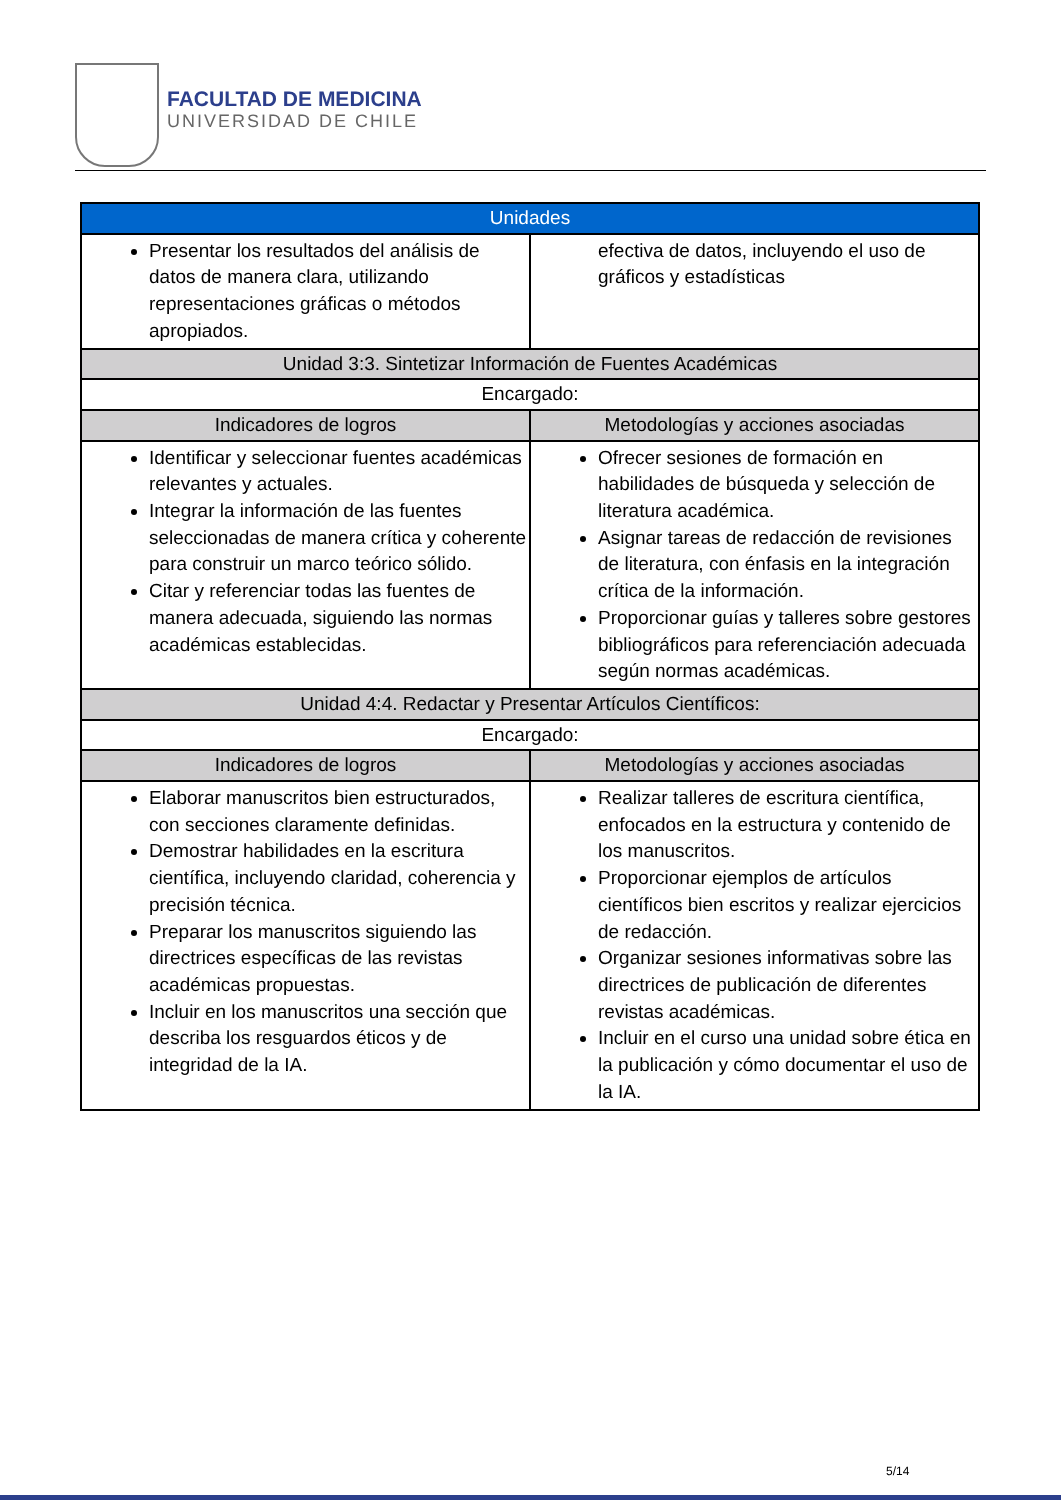FACULTAD DE MEDICINA
UNIVERSIDAD DE CHILE
| Unidades | |
| --- | --- |
| Presentar los resultados del análisis de datos de manera clara, utilizando representaciones gráficas o métodos apropiados. | efectiva de datos, incluyendo el uso de gráficos y estadísticas |
| Unidad 3:3. Sintetizar Información de Fuentes Académicas | |
| Encargado: | |
| Indicadores de logros | Metodologías y acciones asociadas |
| Identificar y seleccionar fuentes académicas relevantes y actuales. Integrar la información de las fuentes seleccionadas de manera crítica y coherente para construir un marco teórico sólido. Citar y referenciar todas las fuentes de manera adecuada, siguiendo las normas académicas establecidas. | Ofrecer sesiones de formación en habilidades de búsqueda y selección de literatura académica. Asignar tareas de redacción de revisiones de literatura, con énfasis en la integración crítica de la información. Proporcionar guías y talleres sobre gestores bibliográficos para referenciación adecuada según normas académicas. |
| Unidad 4:4. Redactar y Presentar Artículos Científicos: | |
| Encargado: | |
| Indicadores de logros | Metodologías y acciones asociadas |
| Elaborar manuscritos bien estructurados, con secciones claramente definidas. Demostrar habilidades en la escritura científica, incluyendo claridad, coherencia y precisión técnica. Preparar los manuscritos siguiendo las directrices específicas de las revistas académicas propuestas. Incluir en los manuscritos una sección que describa los resguardos éticos y de integridad de la IA. | Realizar talleres de escritura científica, enfocados en la estructura y contenido de los manuscritos. Proporcionar ejemplos de artículos científicos bien escritos y realizar ejercicios de redacción. Organizar sesiones informativas sobre las directrices de publicación de diferentes revistas académicas. Incluir en el curso una unidad sobre ética en la publicación y cómo documentar el uso de la IA. |
5/14